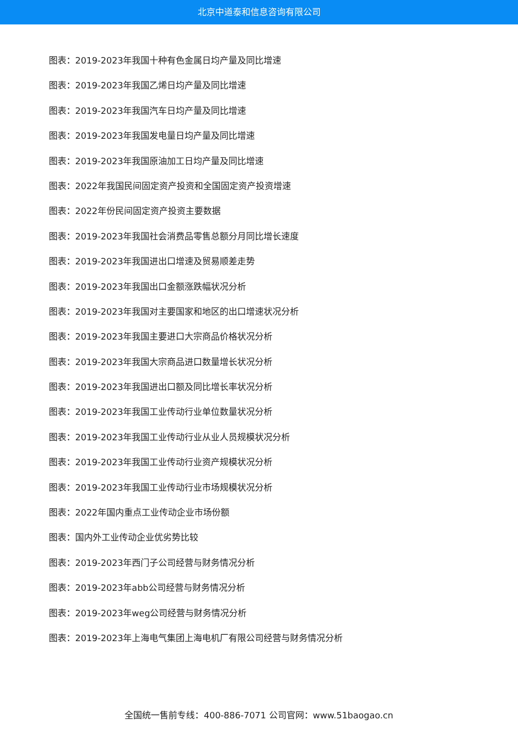北京中道泰和信息咨询有限公司
图表：2019-2023年我国十种有色金属日均产量及同比增速
图表：2019-2023年我国乙烯日均产量及同比增速
图表：2019-2023年我国汽车日均产量及同比增速
图表：2019-2023年我国发电量日均产量及同比增速
图表：2019-2023年我国原油加工日均产量及同比增速
图表：2022年我国民间固定资产投资和全国固定资产投资增速
图表：2022年份民间固定资产投资主要数据
图表：2019-2023年我国社会消费品零售总额分月同比增长速度
图表：2019-2023年我国进出口增速及贸易顺差走势
图表：2019-2023年我国出口金额涨跌幅状况分析
图表：2019-2023年我国对主要国家和地区的出口增速状况分析
图表：2019-2023年我国主要进口大宗商品价格状况分析
图表：2019-2023年我国大宗商品进口数量增长状况分析
图表：2019-2023年我国进出口额及同比增长率状况分析
图表：2019-2023年我国工业传动行业单位数量状况分析
图表：2019-2023年我国工业传动行业从业人员规模状况分析
图表：2019-2023年我国工业传动行业资产规模状况分析
图表：2019-2023年我国工业传动行业市场规模状况分析
图表：2022年国内重点工业传动企业市场份额
图表：国内外工业传动企业优劣势比较
图表：2019-2023年西门子公司经营与财务情况分析
图表：2019-2023年abb公司经营与财务情况分析
图表：2019-2023年weg公司经营与财务情况分析
图表：2019-2023年上海电气集团上海电机厂有限公司经营与财务情况分析
全国统一售前专线：400-886-7071 公司官网：www.51baogao.cn